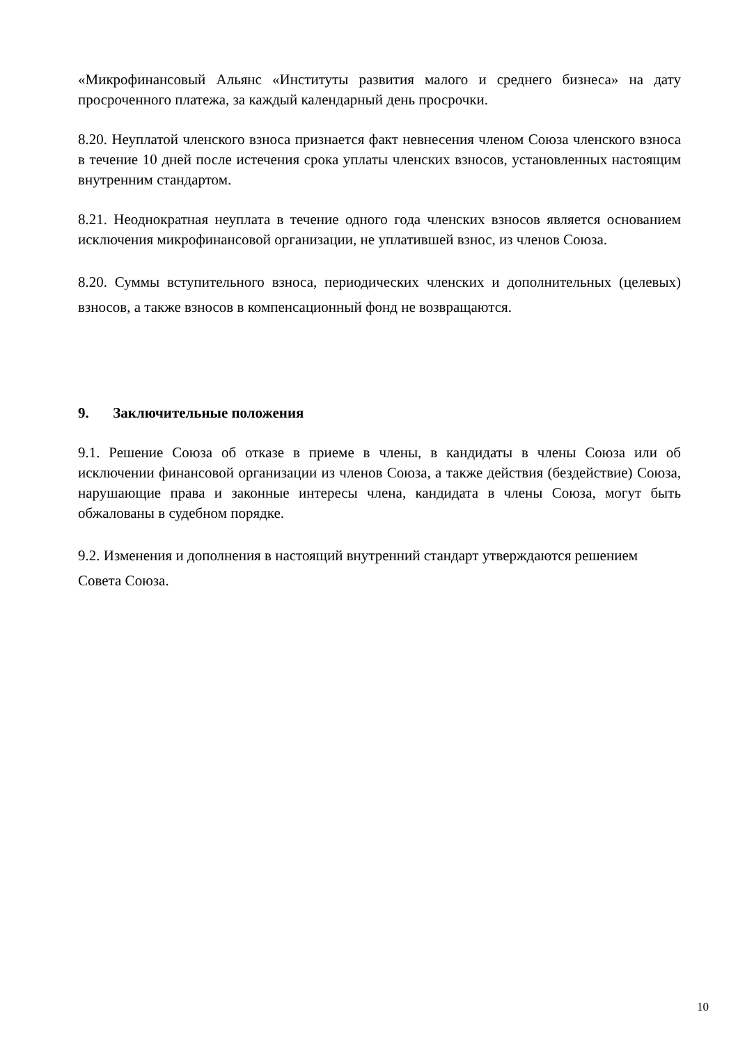«Микрофинансовый Альянс «Институты развития малого и среднего бизнеса» на дату просроченного платежа, за каждый календарный день просрочки.
8.20. Неуплатой членского взноса признается факт невнесения членом Союза членского взноса в течение 10 дней после истечения срока уплаты членских взносов, установленных настоящим внутренним стандартом.
8.21. Неоднократная неуплата в течение одного года членских взносов является основанием исключения микрофинансовой организации, не уплатившей взнос, из членов Союза.
8.20. Суммы вступительного взноса, периодических членских и дополнительных (целевых) взносов, а также взносов в компенсационный фонд не возвращаются.
9. Заключительные положения
9.1. Решение Союза об отказе в приеме в члены, в кандидаты в члены Союза или об исключении финансовой организации из членов Союза, а также действия (бездействие) Союза, нарушающие права и законные интересы члена, кандидата в члены Союза, могут быть обжалованы в судебном порядке.
9.2. Изменения и дополнения в настоящий внутренний стандарт утверждаются решением
Совета Союза.
10